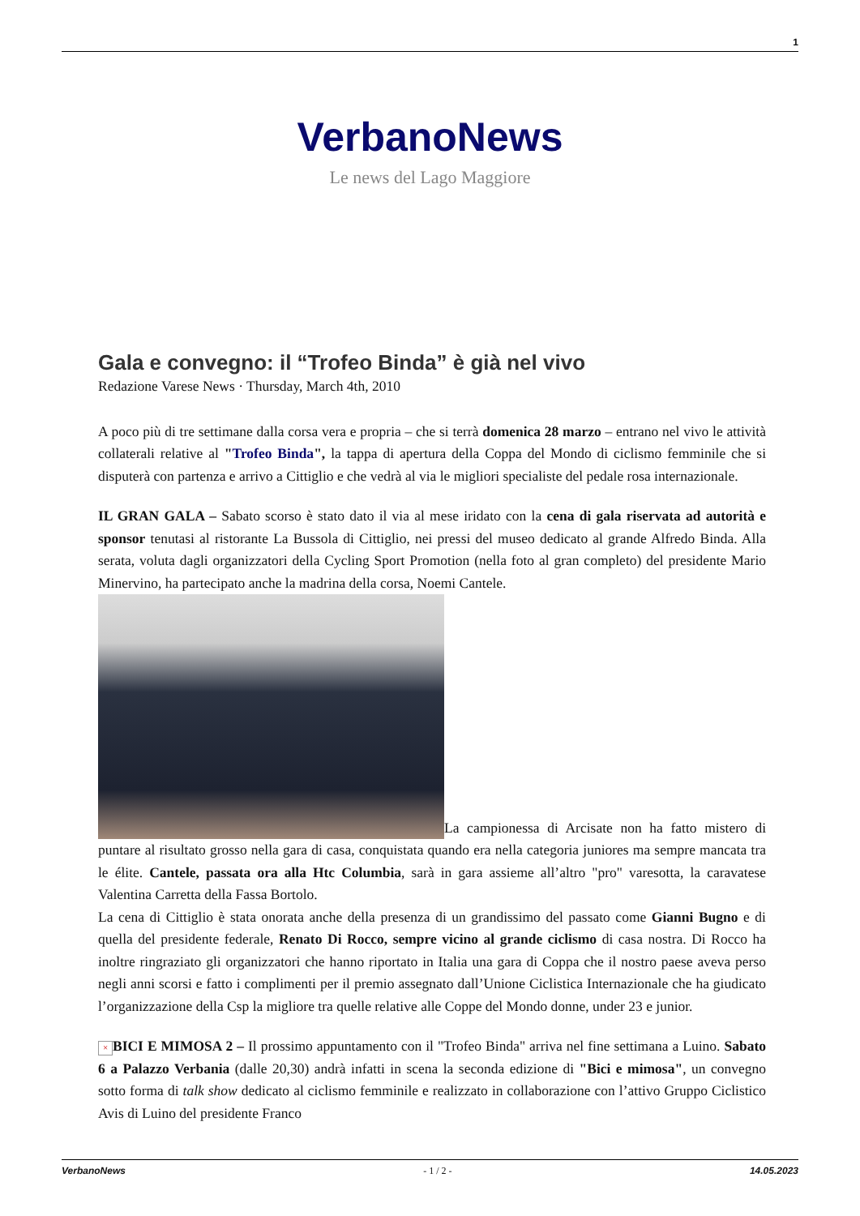1
VerbanoNews
Le news del Lago Maggiore
Gala e convegno: il “Trofeo Binda” è già nel vivo
Redazione Varese News · Thursday, March 4th, 2010
A poco più di tre settimane dalla corsa vera e propria – che si terrà domenica 28 marzo – entrano nel vivo le attività collaterali relative al "Trofeo Binda", la tappa di apertura della Coppa del Mondo di ciclismo femminile che si disputerà con partenza e arrivo a Cittiglio e che vedrà al via le migliori specialiste del pedale rosa internazionale.
IL GRAN GALA – Sabato scorso è stato dato il via al mese iridato con la cena di gala riservata ad autorità e sponsor tenutasi al ristorante La Bussola di Cittiglio, nei pressi del museo dedicato al grande Alfredo Binda. Alla serata, voluta dagli organizzatori della Cycling Sport Promotion (nella foto al gran completo) del presidente Mario Minervino, ha partecipato anche la madrina della corsa, Noemi Cantele.
La campionessa di Arcisate non ha fatto mistero di puntare al risultato grosso nella gara di casa, conquistata quando era nella categoria juniores ma sempre mancata tra le élite. Cantele, passata ora alla Htc Columbia, sarà in gara assieme all’altro "pro" varesotta, la caravatese Valentina Carretta della Fassa Bortolo.
La cena di Cittiglio è stata onorata anche della presenza di un grandissimo del passato come Gianni Bugno e di quella del presidente federale, Renato Di Rocco, sempre vicino al grande ciclismo di casa nostra. Di Rocco ha inoltre ringraziato gli organizzatori che hanno riportato in Italia una gara di Coppa che il nostro paese aveva perso negli anni scorsi e fatto i complimenti per il premio assegnato dall’Unione Ciclistica Internazionale che ha giudicato l’organizzazione della Csp la migliore tra quelle relative alle Coppe del Mondo donne, under 23 e junior.
× BICI E MIMOSA 2 – Il prossimo appuntamento con il "Trofeo Binda" arriva nel fine settimana a Luino. Sabato 6 a Palazzo Verbania (dalle 20,30) andrà infatti in scena la seconda edizione di "Bici e mimosa", un convegno sotto forma di talk show dedicato al ciclismo femminile e realizzato in collaborazione con l’attivo Gruppo Ciclistico Avis di Luino del presidente Franco
VerbanoNews - 1 / 2 - 14.05.2023